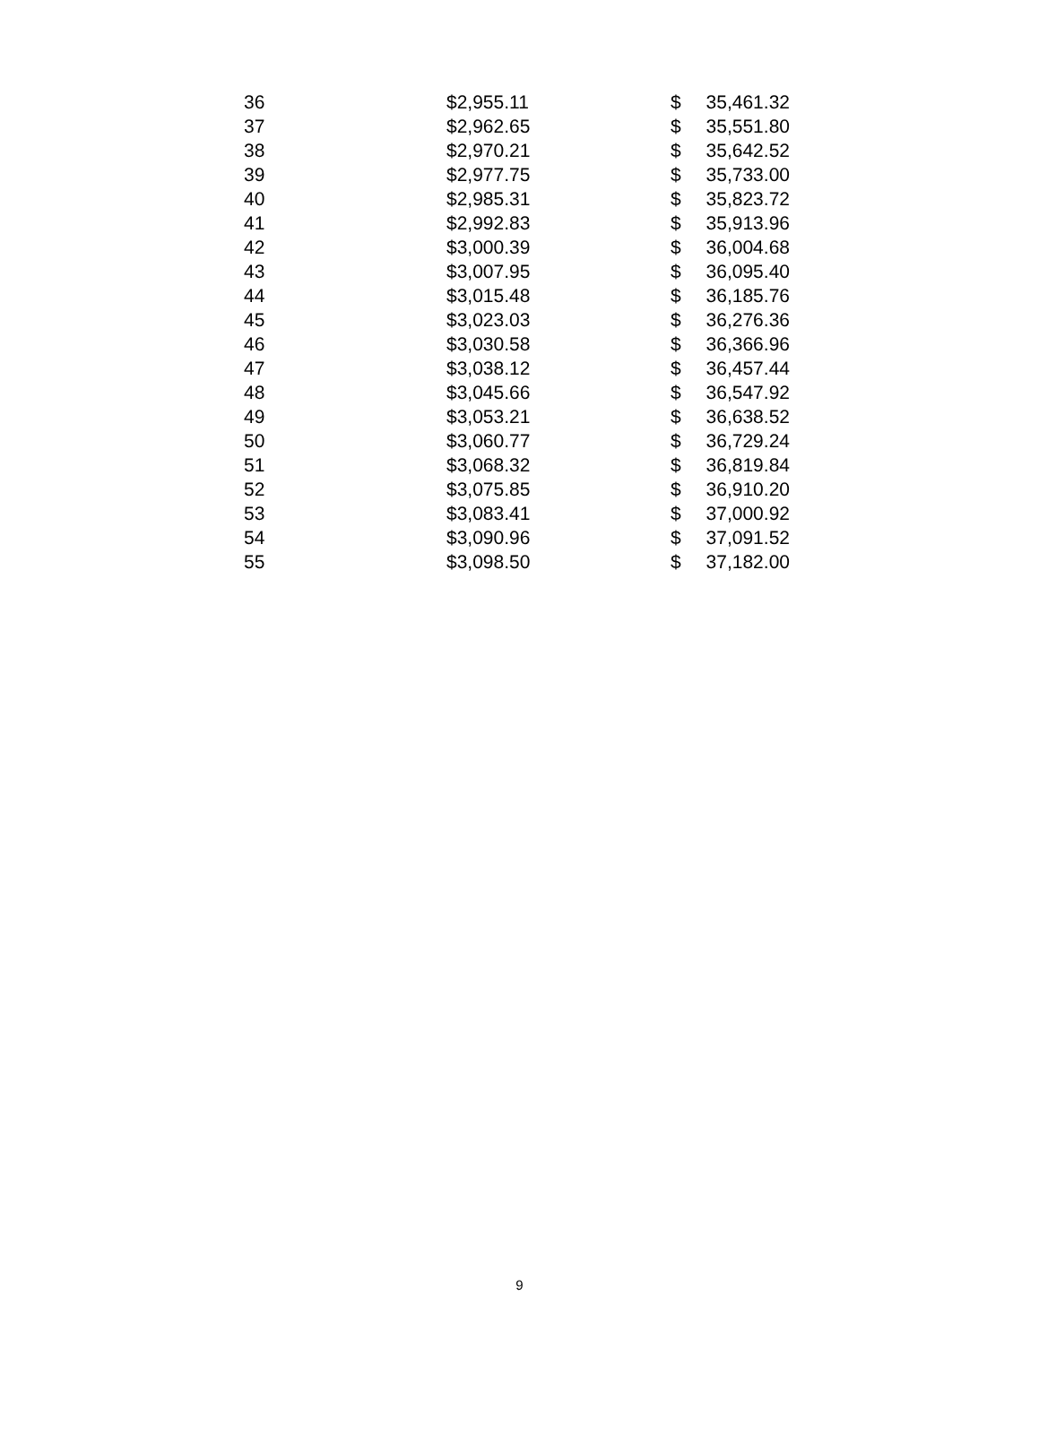| 36 | $2,955.11 | $ | 35,461.32 |
| 37 | $2,962.65 | $ | 35,551.80 |
| 38 | $2,970.21 | $ | 35,642.52 |
| 39 | $2,977.75 | $ | 35,733.00 |
| 40 | $2,985.31 | $ | 35,823.72 |
| 41 | $2,992.83 | $ | 35,913.96 |
| 42 | $3,000.39 | $ | 36,004.68 |
| 43 | $3,007.95 | $ | 36,095.40 |
| 44 | $3,015.48 | $ | 36,185.76 |
| 45 | $3,023.03 | $ | 36,276.36 |
| 46 | $3,030.58 | $ | 36,366.96 |
| 47 | $3,038.12 | $ | 36,457.44 |
| 48 | $3,045.66 | $ | 36,547.92 |
| 49 | $3,053.21 | $ | 36,638.52 |
| 50 | $3,060.77 | $ | 36,729.24 |
| 51 | $3,068.32 | $ | 36,819.84 |
| 52 | $3,075.85 | $ | 36,910.20 |
| 53 | $3,083.41 | $ | 37,000.92 |
| 54 | $3,090.96 | $ | 37,091.52 |
| 55 | $3,098.50 | $ | 37,182.00 |
9